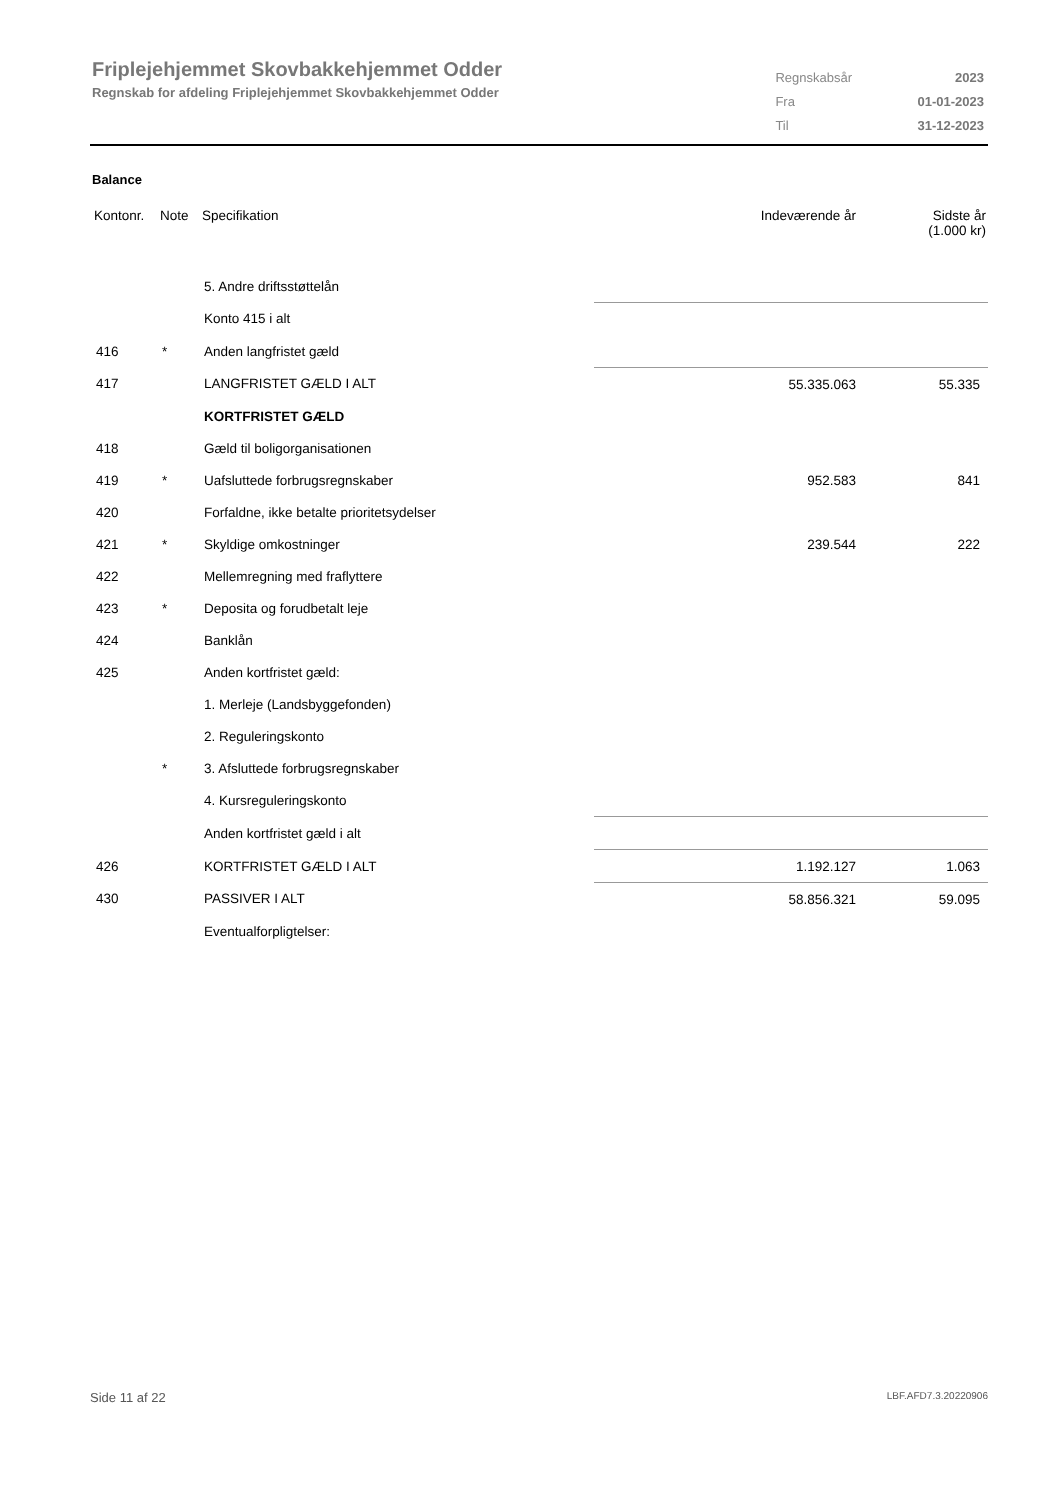Friplejehjemmet Skovbakkehjemmet Odder
Regnskab for afdeling Friplejehjemmet Skovbakkehjemmet Odder
| Regnskabsår | 2023 |
| Fra | 01-01-2023 |
| Til | 31-12-2023 |
Balance
| Kontonr. | Note | Specifikation | Indeværende år | Sidste år (1.000 kr) |
| --- | --- | --- | --- | --- |
| | | 5. Andre driftsstøttelån | | |
| | | Konto 415 i alt | | |
| 416 | * | Anden langfristet gæld | | |
| 417 | | LANGFRISTET GÆLD I ALT | 55.335.063 | 55.335 |
| | | KORTFRISTET GÆLD | | |
| 418 | | Gæld til boligorganisationen | | |
| 419 | * | Uafsluttede forbrugsregnskaber | 952.583 | 841 |
| 420 | | Forfaldne, ikke betalte prioritetsydelser | | |
| 421 | * | Skyldige omkostninger | 239.544 | 222 |
| 422 | | Mellemregning med fraflyttere | | |
| 423 | * | Deposita og forudbetalt leje | | |
| 424 | | Banklån | | |
| 425 | | Anden kortfristet gæld: | | |
| | | 1. Merleje (Landsbyggefonden) | | |
| | | 2. Reguleringskonto | | |
| | * | 3. Afsluttede forbrugsregnskaber | | |
| | | 4. Kursreguleringskonto | | |
| | | Anden kortfristet gæld i alt | | |
| 426 | | KORTFRISTET GÆLD I ALT | 1.192.127 | 1.063 |
| 430 | | PASSIVER I ALT | 58.856.321 | 59.095 |
| | | Eventualforpligtelser: | | |
Side 11 af 22 LBF.AFD7.3.20220906